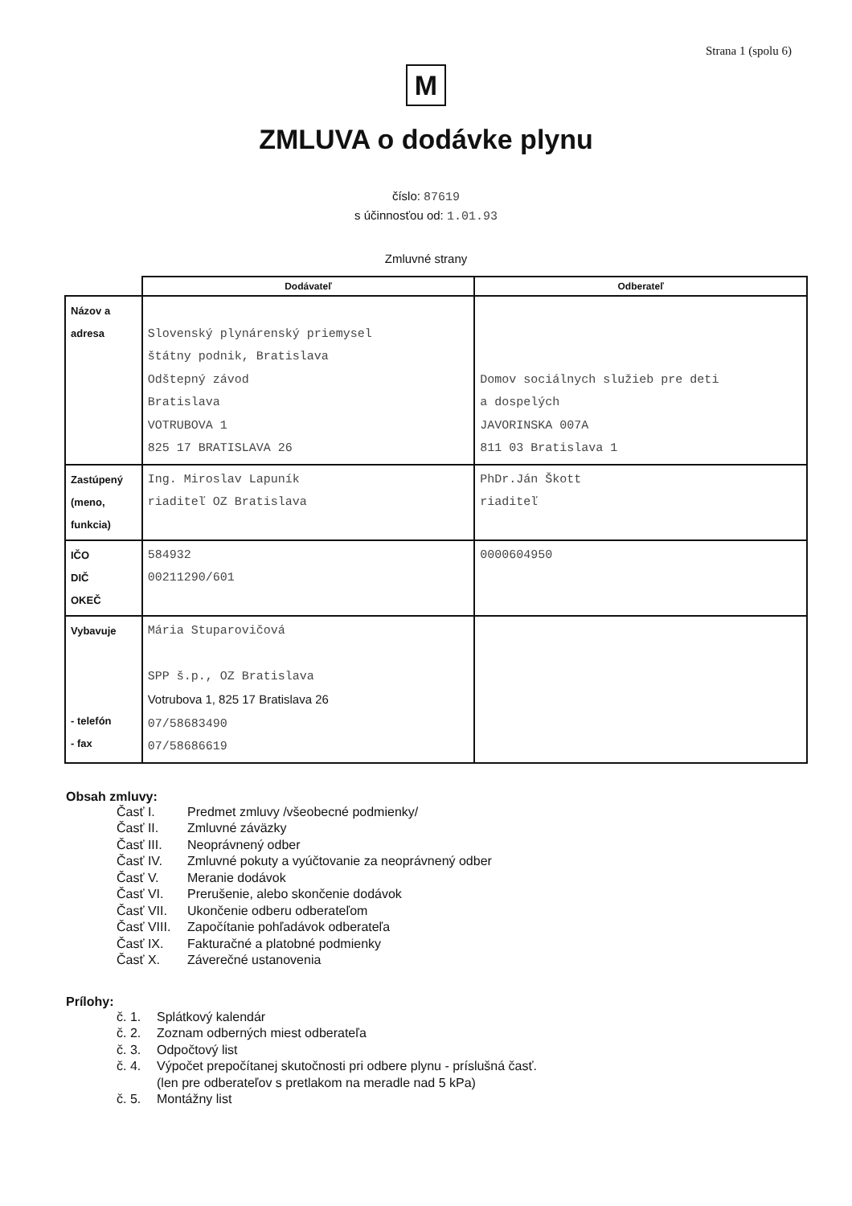Strana 1 (spolu 6)
M
ZMLUVA o dodávke plynu
číslo: 87619
s účinnosťou od: 1.01.93
Zmluvné strany
| | Dodávateľ | Odberateľ |
| Názov a adresa | Slovenský plynárenský priemysel štátny podnik, Bratislava Odštepný závod Bratislava VOTRUBOVA 1 825 17 BRATISLAVA 26 | Domov sociálnych služieb pre deti a dospelých JAVORINSKA 007A 811 03 Bratislava 1 |
| Zastúpený (meno, funkcia) | Ing. Miroslav Lapuník riaditeľ OZ Bratislava | PhDr.Ján Škott riaditeľ |
| IČO DIČ OKEČ | 584932 00211290/601 | 0000604950 |
| Vybavuje - telefón - fax | Mária Stuparovičová SPP š.p., OZ Bratislava Votrubova 1, 825 17 Bratislava 26 07/58683490 07/58686619 | |
Obsah zmluvy:
Časť I. Predmet zmluvy /všeobecné podmienky/
Časť II. Zmluvné záväzky
Časť III. Neoprávnený odber
Časť IV. Zmluvné pokuty a vyúčtovanie za neoprávnený odber
Časť V. Meranie dodávok
Časť VI. Prerušenie, alebo skončenie dodávok
Časť VII. Ukončenie odberu odberateľom
Časť VIII. Započítanie pohľadávok odberateľa
Časť IX. Fakturačné a platobné podmienky
Časť X. Záverečné ustanovenia
Prílohy:
č. 1. Splátkový kalendár
č. 2. Zoznam odberných miest odberateľa
č. 3. Odpočtový list
č. 4. Výpočet prepočítanej skutočnosti pri odbere plynu - príslušná časť.
(len pre odberateľov s pretlakom na meradle nad 5 kPa)
č. 5. Montážny list